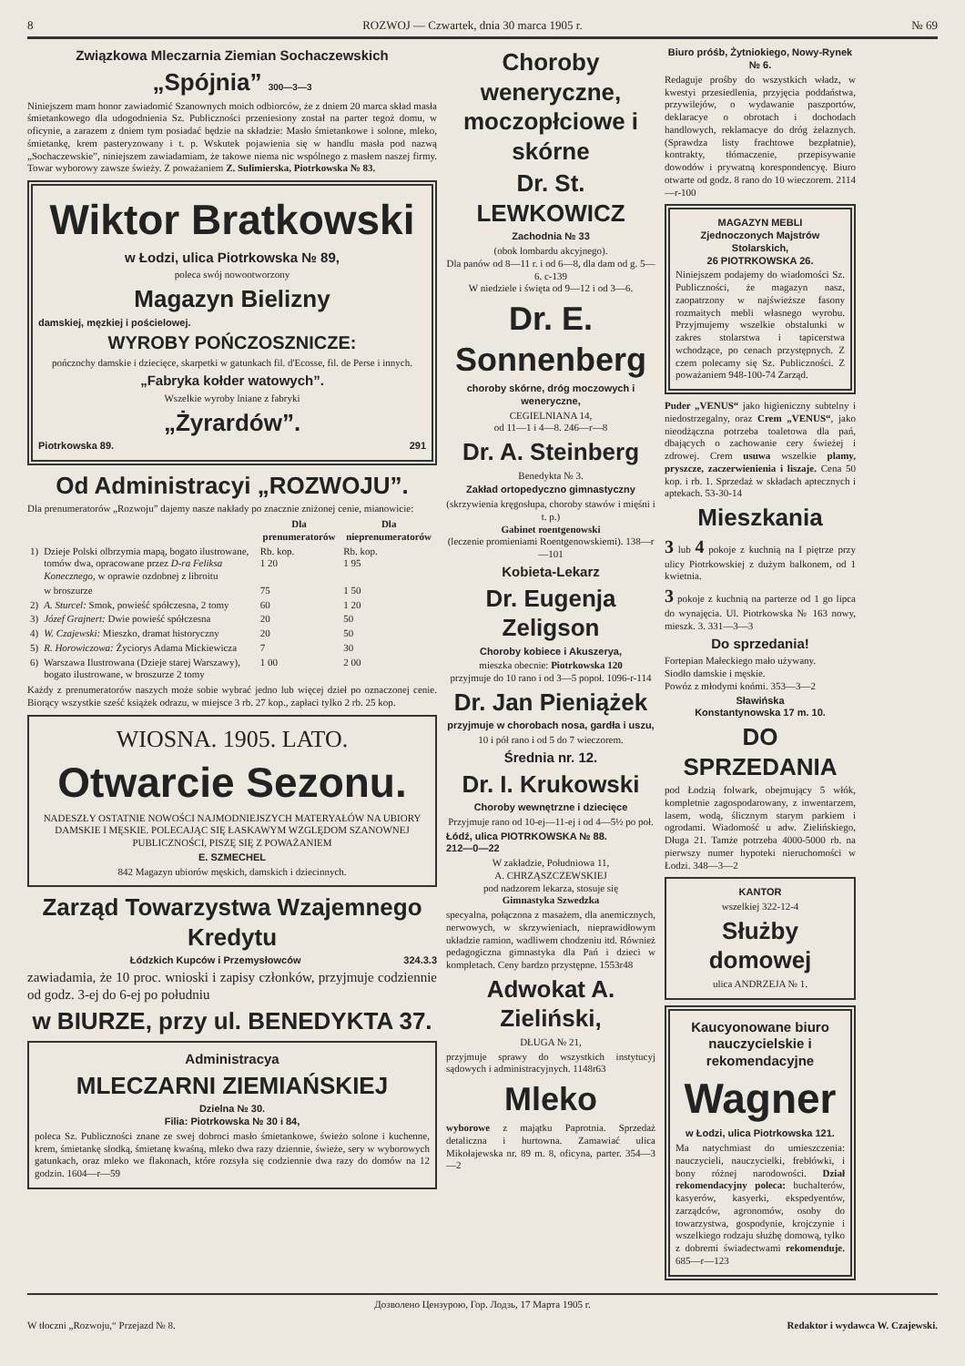8 ROZWOJ — Czwartek, dnia 30 marca 1905 r. № 69
Związkowa Mleczarnia Ziemian Sochaczewskich
„Spójnia” 300—3—3
Niniejszem mam honor zawiadomić Szanownych moich odbiorców, że z dniem 20 marca skład masła śmietankowego dla udogodnienia Sz. Publiczności przeniesiony został na parter tegoż domu, w oficynie, a zarazem z dniem tym posiadać będzie na składzie: Masło śmietankowe i solone, mleko, śmietankę, krem pasteryzowany i t. p. Wskutek pojawienia się w handlu masła pod nazwą „Sochaczewskie”, niniejszem zawiadamiam, że takowe niema nic wspólnego z masłem naszej firmy. Towar wyborowy zawsze świeży. Z poważaniem Z. Sulimierska, Piotrkowska № 83.
Wiktor Bratkowski
w Łodzi, ulica Piotrkowska № 89,
poleca swój nowootworzony
Magazyn Bielizny
damskiej, męzkiej i pościelowej.
WYROBY POŃCZOSZNICZE:
pończochy damskie i dziecięce, skarpetki w gatunkach fil. d'Ecosse, fil. de Perse i innych.
„Fabryka kołder watowych”.
Wszelkie wyroby lniane z fabryki
„Żyrardów”.
Piotrkowska 89. 291
Od Administracyi „ROZWOJU”.
Dla prenumeratorów „Rozwoju” dajemy nasze nakłady po znacznie zniżonej cenie, mianowicie:
| | | Dla prenumeratorów | Dla nieprenumeratorów |
| --- | --- | --- | --- |
| 1) | Dzieje Polski olbrzymia mapą, bogato ilustrowane, tomów dwa, opracowane przez D-ra Feliksa Konecznego , w oprawie ozdobnej z libroitu | Rb. kop. 1 20 | Rb. kop. 1 95 |
| | w broszurze | 75 | 1 50 |
| 2) | A. Sturcel: Smok, powieść spółczesna, 2 tomy | 60 | 1 20 |
| 3) | Józef Grajnert: Dwie powieść spółczesna | 20 | 50 |
| 4) | W. Czajewski: Mieszko, dramat historyczny | 20 | 50 |
| 5) | R. Horowiczowa: Życiorys Adama Mickiewicza | 7 | 30 |
| 6) | Warszawa Ilustrowana (Dzieje starej Warszawy), bogato ilustrowane, w broszurze 2 tomy | 1 00 | 2 00 |
Każdy z prenumeratorów naszych może sobie wybrać jedno lub więcej dzieł po oznaczonej cenie. Biorący wszystkie sześć książek odrazu, w miejsce 3 rb. 27 kop., zapłaci tylko 2 rb. 25 kop.
WIOSNA. 1905. LATO.
Otwarcie Sezonu.
NADESZŁY OSTATNIE NOWOŚCI NAJMODNIEJSZYCH MATERYAŁÓW NA UBIORY DAMSKIE I MĘSKIE. POLECAJĄC SIĘ ŁASKAWYM WZGLĘDOM SZANOWNEJ PUBLICZNOŚCI, PISZĘ SIĘ Z POWAŻANIEM
E. SZMECHEL
842 Magazyn ubiorów męskich, damskich i dziecinnych.
Zarząd Towarzystwa Wzajemnego Kredytu
Łódzkich Kupców i Przemysłowców 324.3.3
zawiadamia, że 10 proc. wnioski i zapisy członków, przyjmuje codziennie od godz. 3-ej do 6-ej po południu
w BIURZE, przy ul. BENEDYKTA 37.
Administracya
MLECZARNI ZIEMIAŃSKIEJ
Dzielna № 30.
Filia: Piotrkowska № 30 i 84,
poleca Sz. Publiczności znane ze swej dobroci masło śmietankowe, świeżo solone i kuchenne, krem, śmietankę słodką, śmietanę kwaśną, mleko dwa razy dziennie, świeże, sery w wyborowych gatunkach, oraz mleko we flakonach, które rozsyła się codziennie dwa razy do domów na 12 godzin. 1604—r—59
Choroby weneryczne, moczopłciowe i skórne
Dr. St. LEWKOWICZ
Zachodnia № 33
(obok lombardu akcyjnego).
Dla panów od 8—11 r. i od 6—8, dla dam od g. 5—6. c-139
W niedziele i święta od 9—12 i od 3—6.
Dr. E. Sonnenberg
choroby skórne, dróg moczowych i weneryczne,
CEGIELNIANA 14,
od 11—1 i 4—8. 246—r—8
Dr. A. Steinberg
Benedykta № 3.
Zakład ortopedyczno gimnastyczny
(skrzywienia kręgosłupa, choroby stawów i mięśni i t. p.)
Gabinet roentgenowski
(leczenie promieniami Roentgenowskiemi). 138—r—101
Kobieta-Lekarz
Dr. Eugenja Zeligson
Choroby kobiece i Akuszerya,
mieszka obecnie: Piotrkowska 120
przyjmuje do 10 rano i od 3—5 popoł. 1096-r-114
Dr. Jan Pieniążek
przyjmuje w chorobach nosa, gardła i uszu,
10 i pół rano i od 5 do 7 wieczorem.
Średnia nr. 12.
Dr. I. Krukowski
Choroby wewnętrzne i dziecięce
Przyjmuje rano od 10-ej—11-ej i od 4—5½ po poł.
Łódź, ulica PIOTRKOWSKA № 88.
212—0—22
W zakładzie, Południowa 11,
A. CHRZĄSZCZEWSKIEJ
pod nadzorem lekarza, stosuje się
Gimnastyka Szwedzka
specyalna, połączona z masażem, dla anemicznych, nerwowych, w skrzywieniach, nieprawidłowym układzie ramion, wadliwem chodzeniu itd. Również pedagogiczna gimnastyka dla Pań i dzieci w kompletach. Ceny bardzo przystępne. 1553r48
Adwokat A. Zieliński,
DŁUGA № 21,
przyjmuje sprawy do wszystkich instytucyj sądowych i administracyjnych. 1148r63
Mleko
wyborowe z majątku Paprotnia. Sprzedaż detaliczna i hurtowna. Zamawiać ulica Mikołajewska nr. 89 m. 8, oficyna, parter. 354—3—2
Biuro próśb, Żytniokiego, Nowy-Rynek № 6.
Redaguje prośby do wszystkich władz, w kwestyi przesiedlenia, przyjęcia poddaństwa, przywilejów, o wydawanie paszportów, deklaracye o obrotach i dochodach handlowych, reklamacye do dróg żelaznych. (Sprawdza listy frachtowe bezpłatnie), kontrakty, tłómaczenie, przepisywanie dowodów i prywatną korespondencyę. Biuro otwarte od godz. 8 rano do 10 wieczorem. 2114—r-100
MAGAZYN MEBLI
Zjednoczonych Majstrów Stolarskich,
26 PIOTRKOWSKA 26.
Niniejszem podajemy do wiadomości Sz. Publiczności, że magazyn nasz, zaopatrzony w najświeższe fasony rozmaitych mebli własnego wyrobu. Przyjmujemy wszelkie obstalunki w zakres stolarstwa i tapicerstwa wchodzące, po cenach przystępnych. Z czem polecamy się Sz. Publiczności. Z poważaniem 948-100-74 Zarząd.
Puder „VENUS“ jako higieniczny subtelny i niedostrzegalny, oraz Crem „VENUS“, jako nieodżączna potrzeba toaletowa dla pań, dbających o zachowanie cery świeżej i zdrowej. Crem usuwa wszelkie plamy, pryszcze, zaczerwienienia i liszaje. Cena 50 kop. i rb. 1. Sprzedaż w składach aptecznych i aptekach. 53-30-14
Mieszkania
3 lub 4 pokoje z kuchnią na I piętrze przy ulicy Piotrkowskiej z dużym balkonem, od 1 kwietnia.
3 pokoje z kuchnią na parterze od 1 go lipca do wynajęcia. Ul. Piotrkowska № 163 nowy, mieszk. 3. 331—3—3
Do sprzedania!
Fortepian Małeckiego mało używany.
Siodło damskie i męskie.
Powóz z młodymi końmi. 353—3—2
Sławińska
Konstantynowska 17 m. 10.
DO SPRZEDANIA
pod Łodzią folwark, obejmujący 5 włók, kompletnie zagospodarowany, z inwentarzem, lasem, wodą, ślicznym starym parkiem i ogrodami. Wiadomość u adw. Zielińskiego, Długa 21. Tamże potrzeba 4000-5000 rb. na pierwszy numer hypoteki nieruchomości w Łodzi. 348—3—2
KANTOR
wszelkiej 322-12-4
Służby domowej
ulica ANDRZEJA № 1.
Kaucyonowane biuro nauczycielskie i rekomendacyjne
Wagner
w Łodzi, ulica Piotrkowska 121.
Ma natychmiast do umieszczenia: nauczycieli, nauczycielki, frebłówki, i bony różnej narodowości. Dział rekomendacyjny poleca: buchalterów, kasyerów, kasyerki, ekspedyentów, zarządców, agronomów, osoby do towarzystwa, gospodynie, krojczynie i wszelkiego rodzaju służbę domową, tylko z dobremi świadectwami rekomenduje. 685—r—123
Дозволено Цензурою, Гор. Лодзь, 17 Марта 1905 г.
W tłoczni „Rozwoju,“ Przejazd № 8. Redaktor i wydawca W. Czajewski.